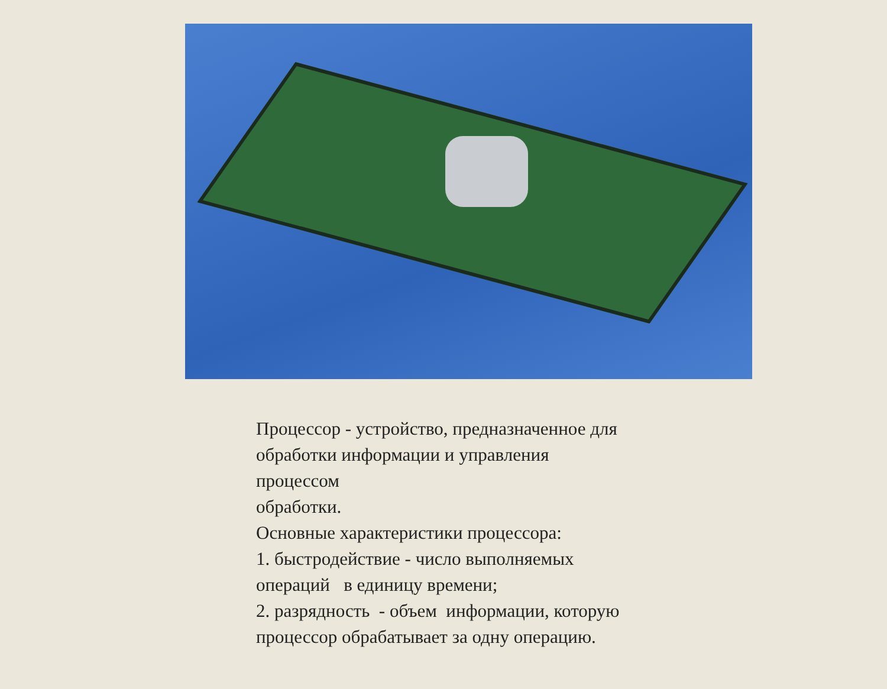Процессор - устройство, предназначенное для
обработки информации и управления
процессом
обработки.
Основные характеристики процессора:
1. быстродействие - число выполняемых
операций в единицу времени;
2. разрядность - объем информации, которую
процессор обрабатывает за одну операцию.